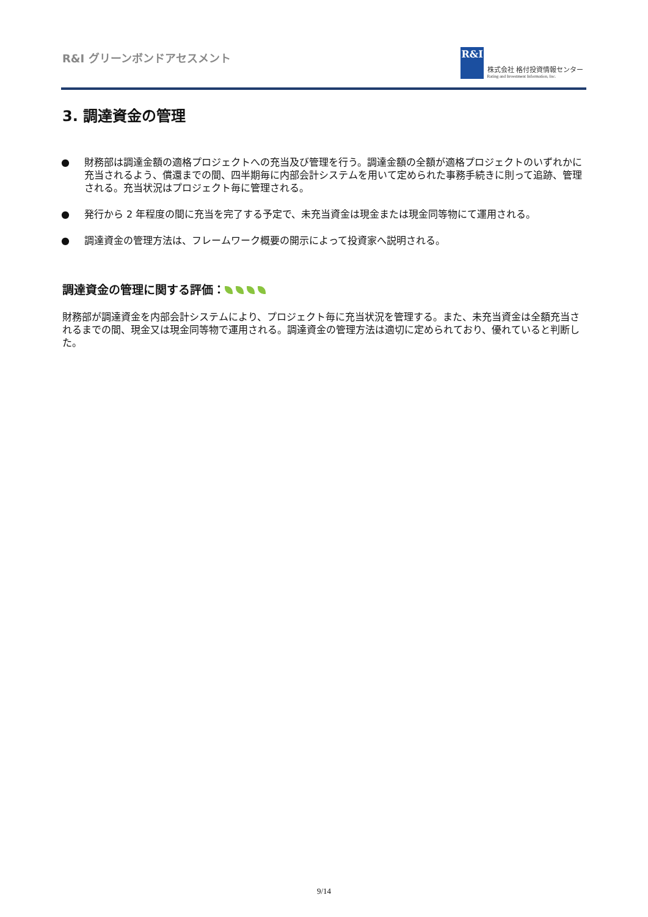R&I グリーンボンドアセスメント
R&I
株式会社 格付投資情報センター
Rating and Investment Information, Inc.
3. 調達資金の管理
● 財務部は調達金額の適格プロジェクトへの充当及び管理を行う。調達金額の全額が適格プロジェクトのいずれかに充当されるよう、償還までの間、四半期毎に内部会計システムを用いて定められた事務手続きに則って追跡、管理される。充当状況はプロジェクト毎に管理される。
● 発行から 2 年程度の間に充当を完了する予定で、未充当資金は現金または現金同等物にて運用される。
● 調達資金の管理方法は、フレームワーク概要の開示によって投資家へ説明される。
調達資金の管理に関する評価：
財務部が調達資金を内部会計システムにより、プロジェクト毎に充当状況を管理する。また、未充当資金は全額充当されるまでの間、現金又は現金同等物で運用される。調達資金の管理方法は適切に定められており、優れていると判断した。
9/14